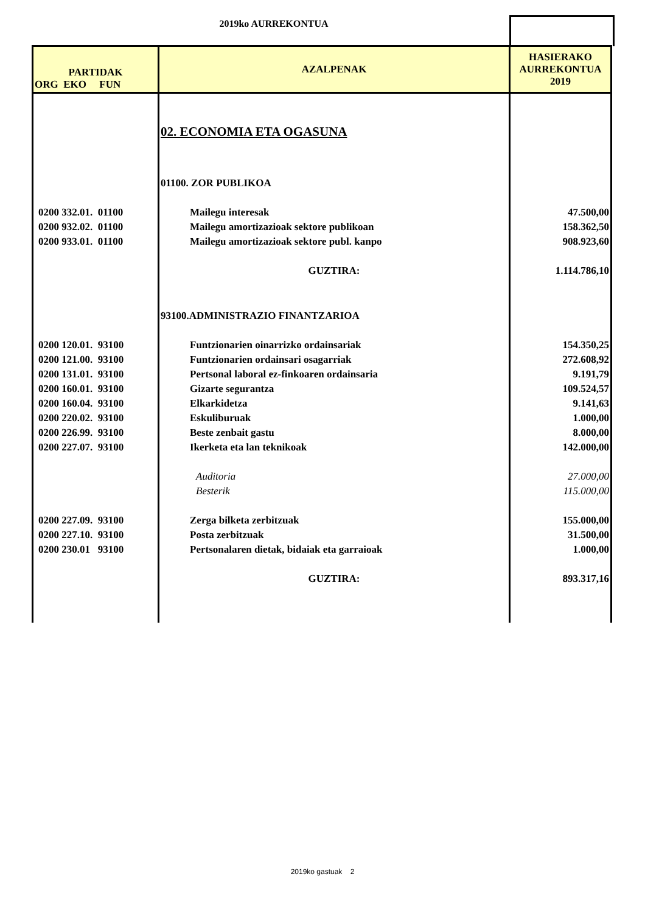2019ko AURREKONTUA
| PARTIDAK ORG EKO FUN | AZALPENAK | HASIERAKO AURREKONTUA 2019 |
| --- | --- | --- |
| | 02. ECONOMIA ETA OGASUNA | |
| | 01100. ZOR PUBLIKOA | |
| 0200 332.01. 01100 | Mailegu interesak | 47.500,00 |
| 0200 932.02. 01100 | Mailegu amortizazioak sektore publikoan | 158.362,50 |
| 0200 933.01. 01100 | Mailegu amortizazioak sektore publ. kanpo | 908.923,60 |
| | GUZTIRA: | 1.114.786,10 |
| | 93100.ADMINISTRAZIO FINANTZARIOA | |
| 0200 120.01. 93100 | Funtzionarien oinarrizko ordainsariak | 154.350,25 |
| 0200 121.00. 93100 | Funtzionarien ordainsari osagarriak | 272.608,92 |
| 0200 131.01. 93100 | Pertsonal laboral ez-finkoaren ordainsaria | 9.191,79 |
| 0200 160.01. 93100 | Gizarte segurantza | 109.524,57 |
| 0200 160.04. 93100 | Elkarkidetza | 9.141,63 |
| 0200 220.02. 93100 | Eskuliburuak | 1.000,00 |
| 0200 226.99. 93100 | Beste zenbait gastu | 8.000,00 |
| 0200 227.07. 93100 | Ikerketa eta lan teknikoak | 142.000,00 |
| | Auditoria | 27.000,00 |
| | Besterik | 115.000,00 |
| 0200 227.09. 93100 | Zerga bilketa zerbitzuak | 155.000,00 |
| 0200 227.10. 93100 | Posta zerbitzuak | 31.500,00 |
| 0200 230.01 93100 | Pertsonalaren dietak, bidaiak eta garraioak | 1.000,00 |
| | GUZTIRA: | 893.317,16 |
2019ko gastuak 2